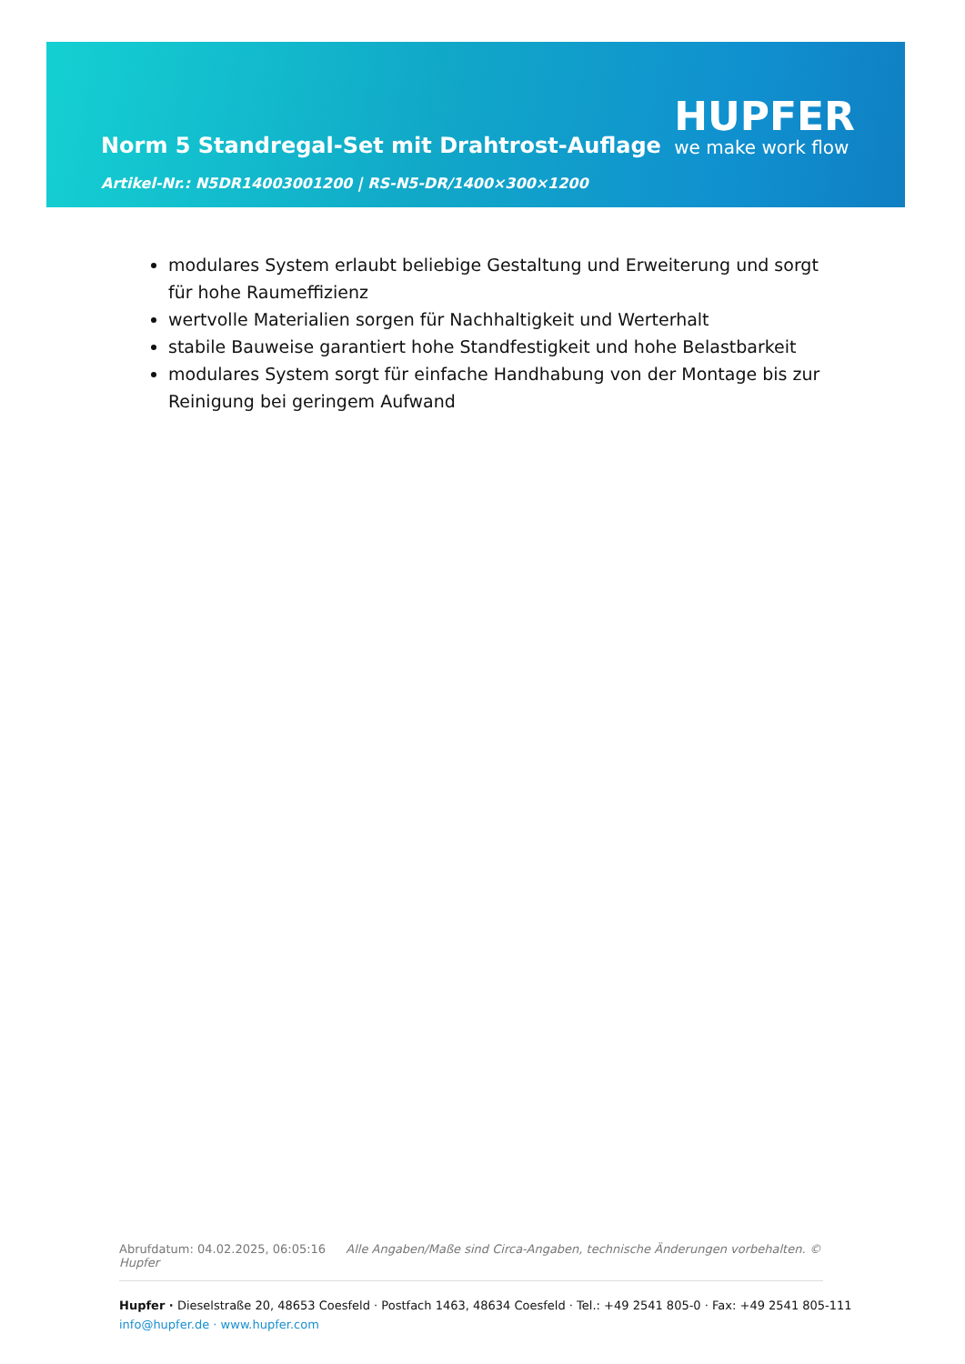Norm 5 Standregal-Set mit Drahtrost-Auflage
Artikel-Nr.: N5DR14003001200 | RS-N5-DR/1400×300×1200
HUPFER
we make work flow
modulares System erlaubt beliebige Gestaltung und Erweiterung und sorgt für hohe Raumeffizienz
wertvolle Materialien sorgen für Nachhaltigkeit und Werterhalt
stabile Bauweise garantiert hohe Standfestigkeit und hohe Belastbarkeit
modulares System sorgt für einfache Handhabung von der Montage bis zur Reinigung bei geringem Aufwand
Abrufdatum: 04.02.2025, 06:05:16 Alle Angaben/Maße sind Circa-Angaben, technische Änderungen vorbehalten. © Hupfer
Hupfer · Dieselstraße 20, 48653 Coesfeld · Postfach 1463, 48634 Coesfeld · Tel.: +49 2541 805-0 · Fax: +49 2541 805-111
info@hupfer.de · www.hupfer.com